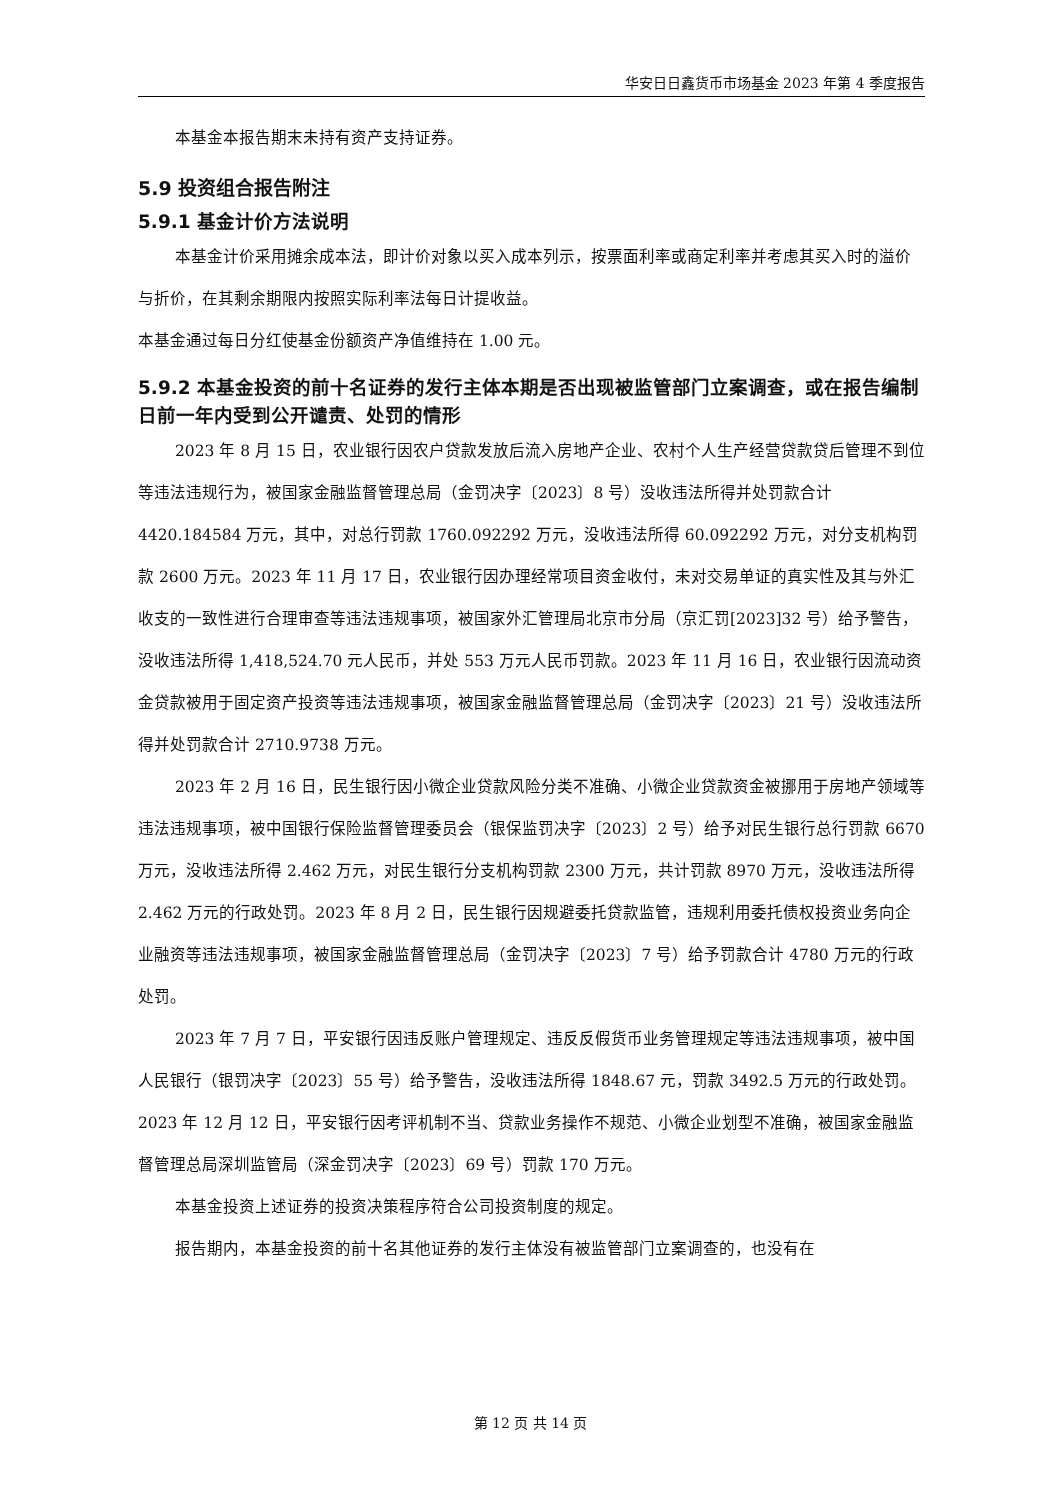华安日日鑫货币市场基金 2023 年第 4 季度报告
本基金本报告期末未持有资产支持证券。
5.9 投资组合报告附注
5.9.1 基金计价方法说明
本基金计价采用摊余成本法，即计价对象以买入成本列示，按票面利率或商定利率并考虑其买入时的溢价与折价，在其剩余期限内按照实际利率法每日计提收益。
本基金通过每日分红使基金份额资产净值维持在 1.00 元。
5.9.2 本基金投资的前十名证券的发行主体本期是否出现被监管部门立案调查，或在报告编制日前一年内受到公开谴责、处罚的情形
2023 年 8 月 15 日，农业银行因农户贷款发放后流入房地产企业、农村个人生产经营贷款贷后管理不到位等违法违规行为，被国家金融监督管理总局（金罚决字〔2023〕8 号）没收违法所得并处罚款合计 4420.184584 万元，其中，对总行罚款 1760.092292 万元，没收违法所得 60.092292 万元，对分支机构罚款 2600 万元。2023 年 11 月 17 日，农业银行因办理经常项目资金收付，未对交易单证的真实性及其与外汇收支的一致性进行合理审查等违法违规事项，被国家外汇管理局北京市分局（京汇罚[2023]32 号）给予警告，没收违法所得 1,418,524.70 元人民币，并处 553 万元人民币罚款。2023 年 11 月 16 日，农业银行因流动资金贷款被用于固定资产投资等违法违规事项，被国家金融监督管理总局（金罚决字〔2023〕21 号）没收违法所得并处罚款合计 2710.9738 万元。
2023 年 2 月 16 日，民生银行因小微企业贷款风险分类不准确、小微企业贷款资金被挪用于房地产领域等违法违规事项，被中国银行保险监督管理委员会（银保监罚决字〔2023〕2 号）给予对民生银行总行罚款 6670 万元，没收违法所得 2.462 万元，对民生银行分支机构罚款 2300 万元，共计罚款 8970 万元，没收违法所得 2.462 万元的行政处罚。2023 年 8 月 2 日，民生银行因规避委托贷款监管，违规利用委托债权投资业务向企业融资等违法违规事项，被国家金融监督管理总局（金罚决字〔2023〕7 号）给予罚款合计 4780 万元的行政处罚。
2023 年 7 月 7 日，平安银行因违反账户管理规定、违反反假货币业务管理规定等违法违规事项，被中国人民银行（银罚决字〔2023〕55 号）给予警告，没收违法所得 1848.67 元，罚款 3492.5 万元的行政处罚。2023 年 12 月 12 日，平安银行因考评机制不当、贷款业务操作不规范、小微企业划型不准确，被国家金融监督管理总局深圳监管局（深金罚决字〔2023〕69 号）罚款 170 万元。
本基金投资上述证券的投资决策程序符合公司投资制度的规定。
报告期内，本基金投资的前十名其他证券的发行主体没有被监管部门立案调查的，也没有在
第 12 页 共 14 页